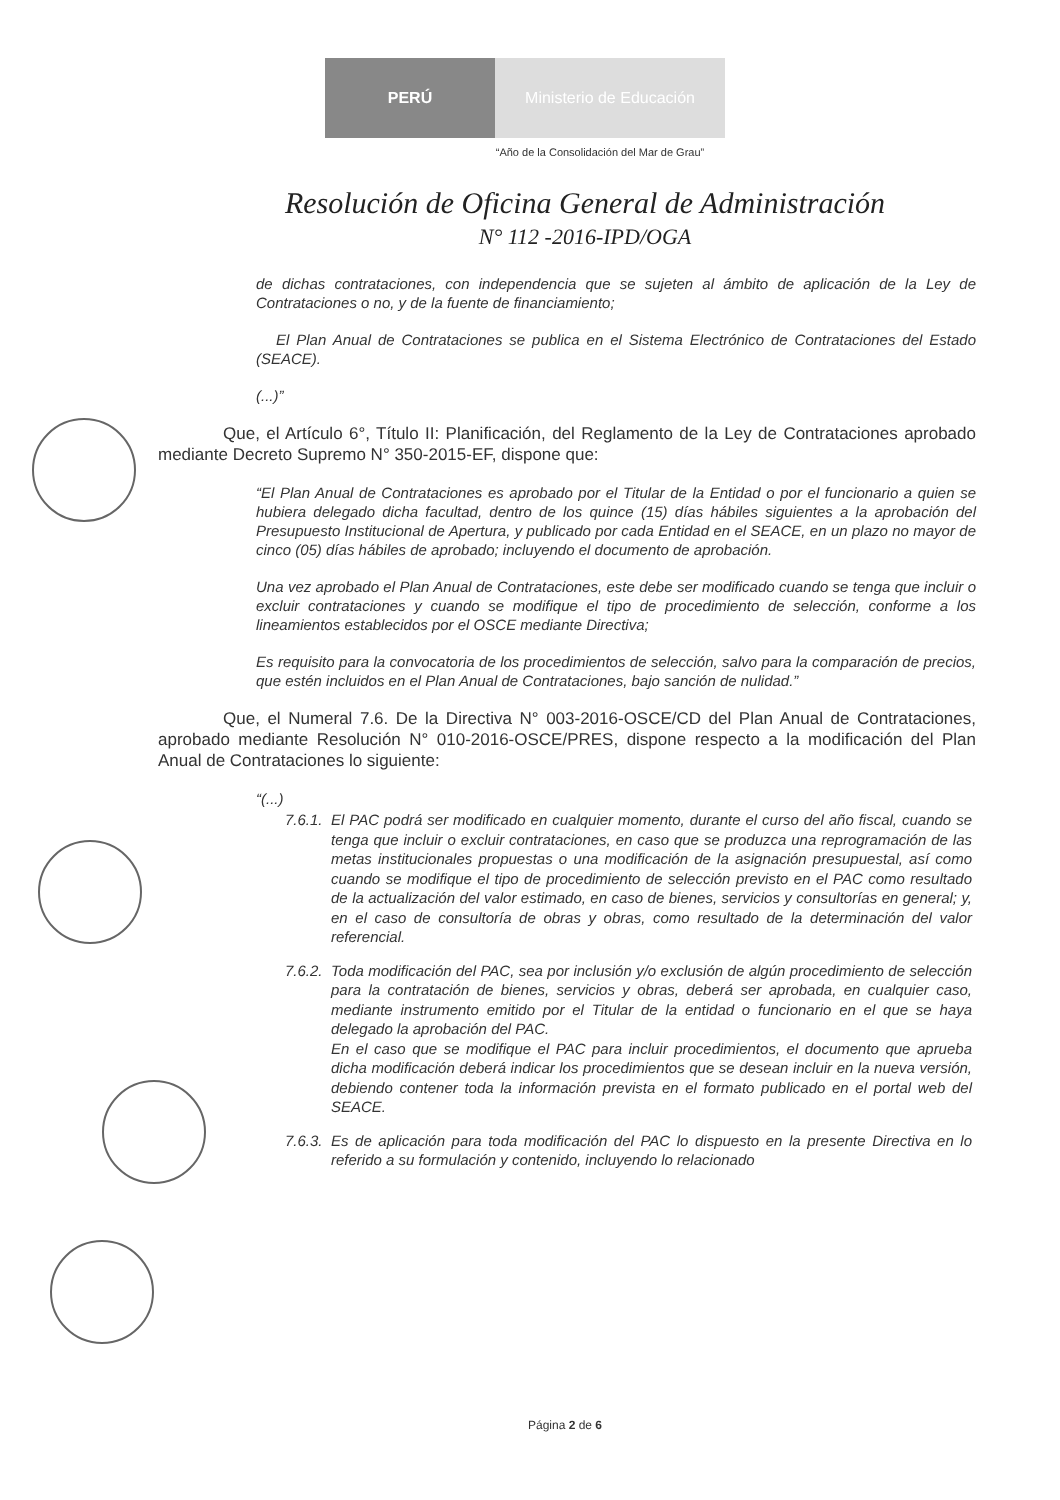PERÚ Ministerio de Educación
“Año de la Consolidación del Mar de Grau”
Resolución de Oficina General de Administración
N° 112 -2016-IPD/OGA
de dichas contrataciones, con independencia que se sujeten al ámbito de aplicación de la Ley de Contrataciones o no, y de la fuente de financiamiento;
El Plan Anual de Contrataciones se publica en el Sistema Electrónico de Contrataciones del Estado (SEACE).
(...)”
Que, el Artículo 6°, Título II: Planificación, del Reglamento de la Ley de Contrataciones aprobado mediante Decreto Supremo N° 350-2015-EF, dispone que:
“El Plan Anual de Contrataciones es aprobado por el Titular de la Entidad o por el funcionario a quien se hubiera delegado dicha facultad, dentro de los quince (15) días hábiles siguientes a la aprobación del Presupuesto Institucional de Apertura, y publicado por cada Entidad en el SEACE, en un plazo no mayor de cinco (05) días hábiles de aprobado; incluyendo el documento de aprobación.
Una vez aprobado el Plan Anual de Contrataciones, este debe ser modificado cuando se tenga que incluir o excluir contrataciones y cuando se modifique el tipo de procedimiento de selección, conforme a los lineamientos establecidos por el OSCE mediante Directiva;
Es requisito para la convocatoria de los procedimientos de selección, salvo para la comparación de precios, que estén incluidos en el Plan Anual de Contrataciones, bajo sanción de nulidad.”
Que, el Numeral 7.6. De la Directiva N° 003-2016-OSCE/CD del Plan Anual de Contrataciones, aprobado mediante Resolución N° 010-2016-OSCE/PRES, dispone respecto a la modificación del Plan Anual de Contrataciones lo siguiente:
“(...)
7.6.1. El PAC podrá ser modificado en cualquier momento, durante el curso del año fiscal, cuando se tenga que incluir o excluir contrataciones, en caso que se produzca una reprogramación de las metas institucionales propuestas o una modificación de la asignación presupuestal, así como cuando se modifique el tipo de procedimiento de selección previsto en el PAC como resultado de la actualización del valor estimado, en caso de bienes, servicios y consultorías en general; y, en el caso de consultoría de obras y obras, como resultado de la determinación del valor referencial.
7.6.2. Toda modificación del PAC, sea por inclusión y/o exclusión de algún procedimiento de selección para la contratación de bienes, servicios y obras, deberá ser aprobada, en cualquier caso, mediante instrumento emitido por el Titular de la entidad o funcionario en el que se haya delegado la aprobación del PAC.
En el caso que se modifique el PAC para incluir procedimientos, el documento que aprueba dicha modificación deberá indicar los procedimientos que se desean incluir en la nueva versión, debiendo contener toda la información prevista en el formato publicado en el portal web del SEACE.
7.6.3. Es de aplicación para toda modificación del PAC lo dispuesto en la presente Directiva en lo referido a su formulación y contenido, incluyendo lo relacionado
Página 2 de 6